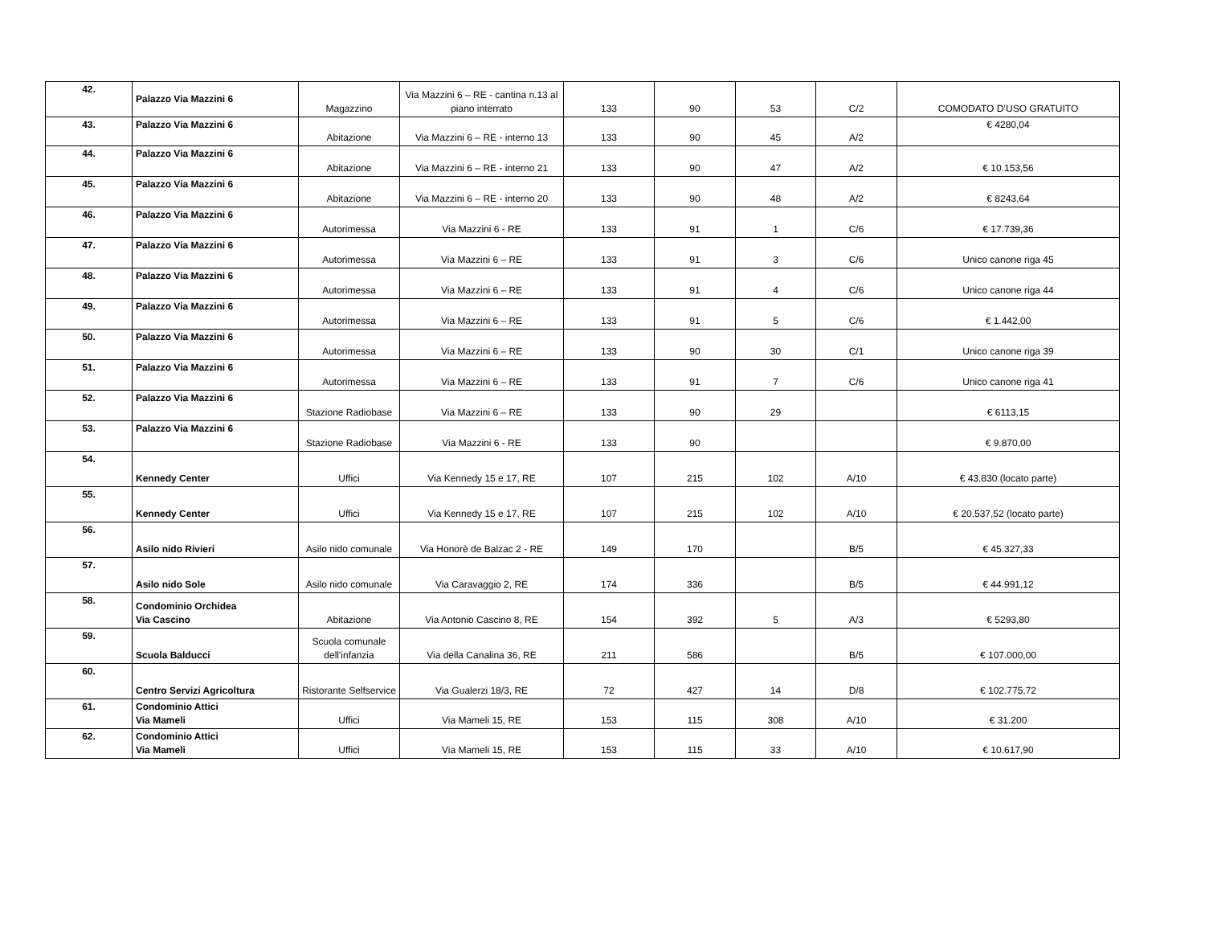| 42. | Palazzo Via Mazzini 6 | Magazzino | Via Mazzini 6 – RE - cantina n.13 al piano interrato | 133 | 90 | 53 | C/2 | COMODATO D’USO GRATUITO |
| 43. | Palazzo Via Mazzini 6 | Abitazione | Via Mazzini 6 – RE - interno 13 | 133 | 90 | 45 | A/2 | € 4280,04 |
| 44. | Palazzo Via Mazzini 6 | Abitazione | Via Mazzini 6 – RE - interno 21 | 133 | 90 | 47 | A/2 | € 10.153,56 |
| 45. | Palazzo Via Mazzini 6 | Abitazione | Via Mazzini 6 – RE - interno 20 | 133 | 90 | 48 | A/2 | € 8243,64 |
| 46. | Palazzo Via Mazzini 6 | Autorimessa | Via Mazzini 6 - RE | 133 | 91 | 1 | C/6 | € 17.739,36 |
| 47. | Palazzo Via Mazzini 6 | Autorimessa | Via Mazzini 6 – RE | 133 | 91 | 3 | C/6 | Unico canone riga 45 |
| 48. | Palazzo Via Mazzini 6 | Autorimessa | Via Mazzini 6 – RE | 133 | 91 | 4 | C/6 | Unico canone riga 44 |
| 49. | Palazzo Via Mazzini 6 | Autorimessa | Via Mazzini 6 – RE | 133 | 91 | 5 | C/6 | € 1.442,00 |
| 50. | Palazzo Via Mazzini 6 | Autorimessa | Via Mazzini 6 – RE | 133 | 90 | 30 | C/1 | Unico canone riga 39 |
| 51. | Palazzo Via Mazzini 6 | Autorimessa | Via Mazzini 6 – RE | 133 | 91 | 7 | C/6 | Unico canone riga 41 |
| 52. | Palazzo Via Mazzini 6 | Stazione Radiobase | Via Mazzini 6 – RE | 133 | 90 | 29 | | € 6113,15 |
| 53. | Palazzo Via Mazzini 6 | Stazione Radiobase | Via Mazzini 6 - RE | 133 | 90 | | | € 9.870,00 |
| 54. | Kennedy Center | Uffici | Via Kennedy 15 e 17, RE | 107 | 215 | 102 | A/10 | € 43.830 (locato parte) |
| 55. | Kennedy Center | Uffici | Via Kennedy 15 e 17, RE | 107 | 215 | 102 | A/10 | € 20.537,52 (locato parte) |
| 56. | Asilo nido Rivieri | Asilo nido comunale | Via Honorè de Balzac 2 - RE | 149 | 170 | | B/5 | € 45.327,33 |
| 57. | Asilo nido Sole | Asilo nido comunale | Via Caravaggio 2, RE | 174 | 336 | | B/5 | € 44.991,12 |
| 58. | Condominio Orchidea Via Cascino | Abitazione | Via Antonio Cascino 8, RE | 154 | 392 | 5 | A/3 | € 5293,80 |
| 59. | Scuola Balducci | Scuola comunale dell'infanzia | Via della Canalina 36, RE | 211 | 586 | | B/5 | € 107.000,00 |
| 60. | Centro Servizi Agricoltura | Ristorante Selfservice | Via Gualerzi 18/3, RE | 72 | 427 | 14 | D/8 | € 102.775,72 |
| 61. | Condominio Attici Via Mameli | Uffici | Via Mameli 15, RE | 153 | 115 | 308 | A/10 | € 31.200 |
| 62. | Condominio Attici Via Mameli | Uffici | Via Mameli 15, RE | 153 | 115 | 33 | A/10 | € 10.617,90 |